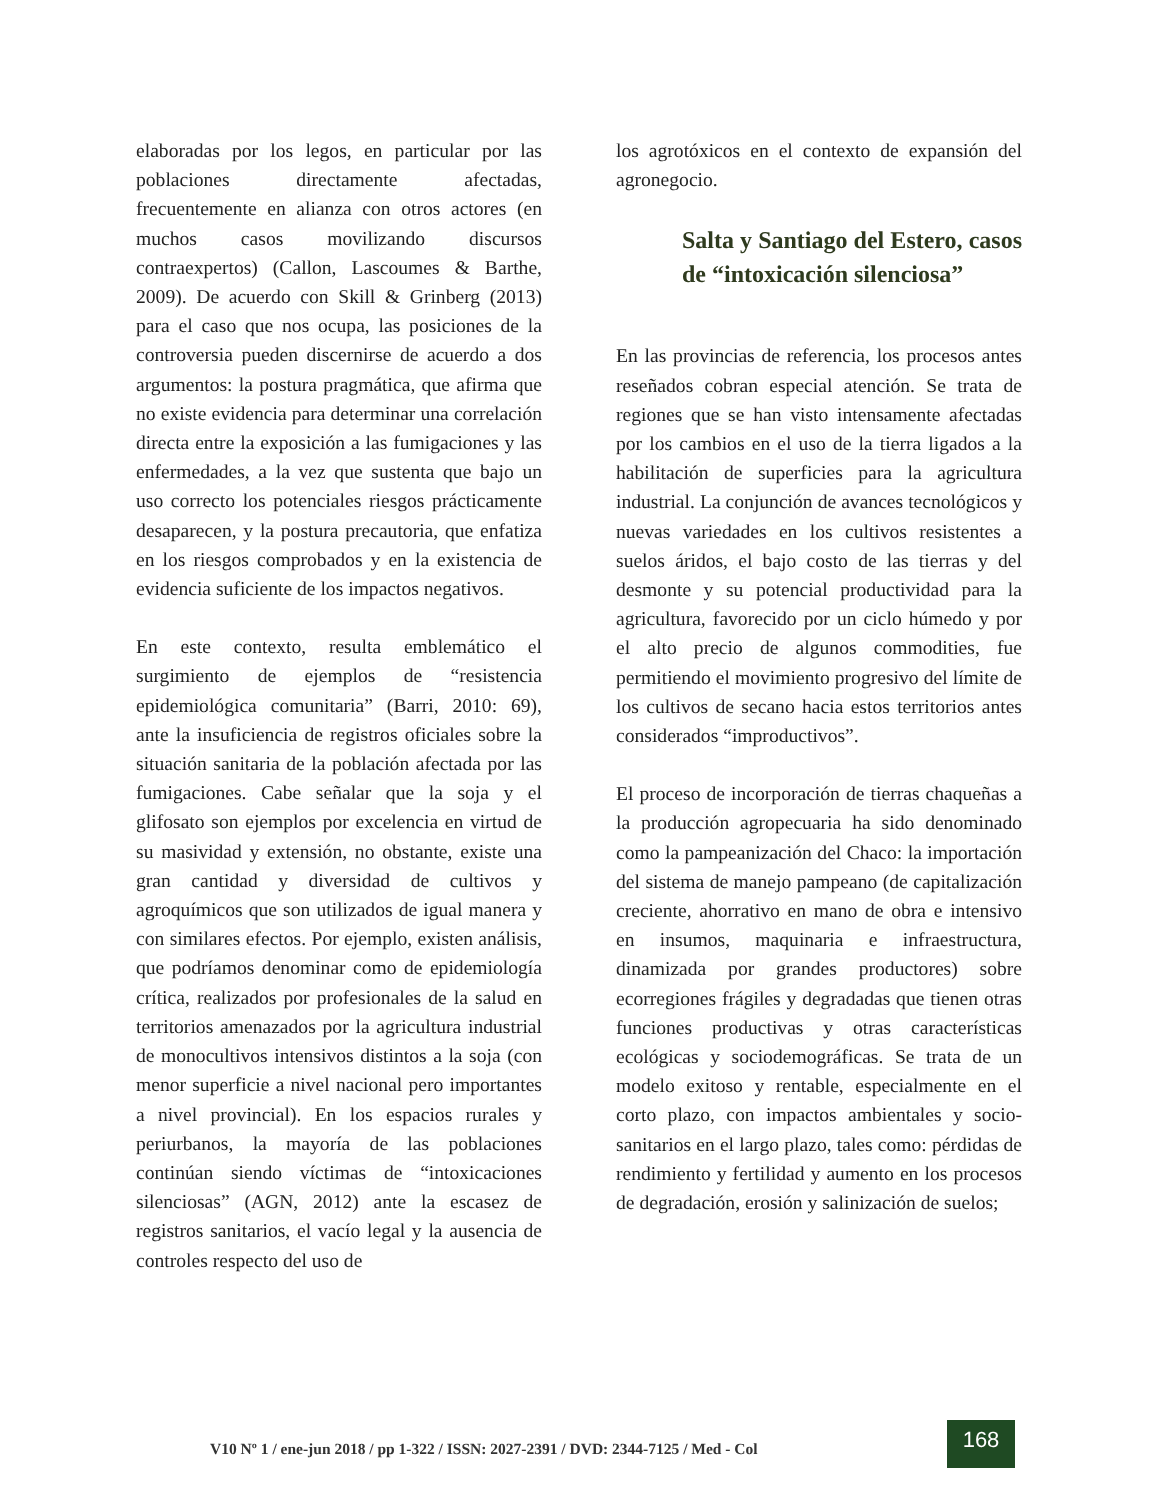elaboradas por los legos, en particular por las poblaciones directamente afectadas, frecuentemente en alianza con otros actores (en muchos casos movilizando discursos contraexpertos) (Callon, Lascoumes & Barthe, 2009). De acuerdo con Skill & Grinberg (2013) para el caso que nos ocupa, las posiciones de la controversia pueden discernirse de acuerdo a dos argumentos: la postura pragmática, que afirma que no existe evidencia para determinar una correlación directa entre la exposición a las fumigaciones y las enfermedades, a la vez que sustenta que bajo un uso correcto los potenciales riesgos prácticamente desaparecen, y la postura precautoria, que enfatiza en los riesgos comprobados y en la existencia de evidencia suficiente de los impactos negativos.
En este contexto, resulta emblemático el surgimiento de ejemplos de “resistencia epidemiológica comunitaria” (Barri, 2010: 69), ante la insuficiencia de registros oficiales sobre la situación sanitaria de la población afectada por las fumigaciones. Cabe señalar que la soja y el glifosato son ejemplos por excelencia en virtud de su masividad y extensión, no obstante, existe una gran cantidad y diversidad de cultivos y agroquímicos que son utilizados de igual manera y con similares efectos. Por ejemplo, existen análisis, que podríamos denominar como de epidemiología crítica, realizados por profesionales de la salud en territorios amenazados por la agricultura industrial de monocultivos intensivos distintos a la soja (con menor superficie a nivel nacional pero importantes a nivel provincial). En los espacios rurales y periurbanos, la mayoría de las poblaciones continúan siendo víctimas de “intoxicaciones silenciosas” (AGN, 2012) ante la escasez de registros sanitarios, el vacío legal y la ausencia de controles respecto del uso de
los agrotóxicos en el contexto de expansión del agronegocio.
Salta y Santiago del Estero, casos de “intoxicación silenciosa”
En las provincias de referencia, los procesos antes reseñados cobran especial atención. Se trata de regiones que se han visto intensamente afectadas por los cambios en el uso de la tierra ligados a la habilitación de superficies para la agricultura industrial. La conjunción de avances tecnológicos y nuevas variedades en los cultivos resistentes a suelos áridos, el bajo costo de las tierras y del desmonte y su potencial productividad para la agricultura, favorecido por un ciclo húmedo y por el alto precio de algunos commodities, fue permitiendo el movimiento progresivo del límite de los cultivos de secano hacia estos territorios antes considerados “improductivos”.
El proceso de incorporación de tierras chaqueñas a la producción agropecuaria ha sido denominado como la pampeanización del Chaco: la importación del sistema de manejo pampeano (de capitalización creciente, ahorrativo en mano de obra e intensivo en insumos, maquinaria e infraestructura, dinamizada por grandes productores) sobre ecorregiones frágiles y degradadas que tienen otras funciones productivas y otras características ecológicas y sociodemográficas. Se trata de un modelo exitoso y rentable, especialmente en el corto plazo, con impactos ambientales y socio-sanitarios en el largo plazo, tales como: pérdidas de rendimiento y fertilidad y aumento en los procesos de degradación, erosión y salinización de suelos;
V10 Nº 1 / ene-jun 2018 / pp 1-322 / ISSN: 2027-2391 / DVD: 2344-7125 / Med - Col
168